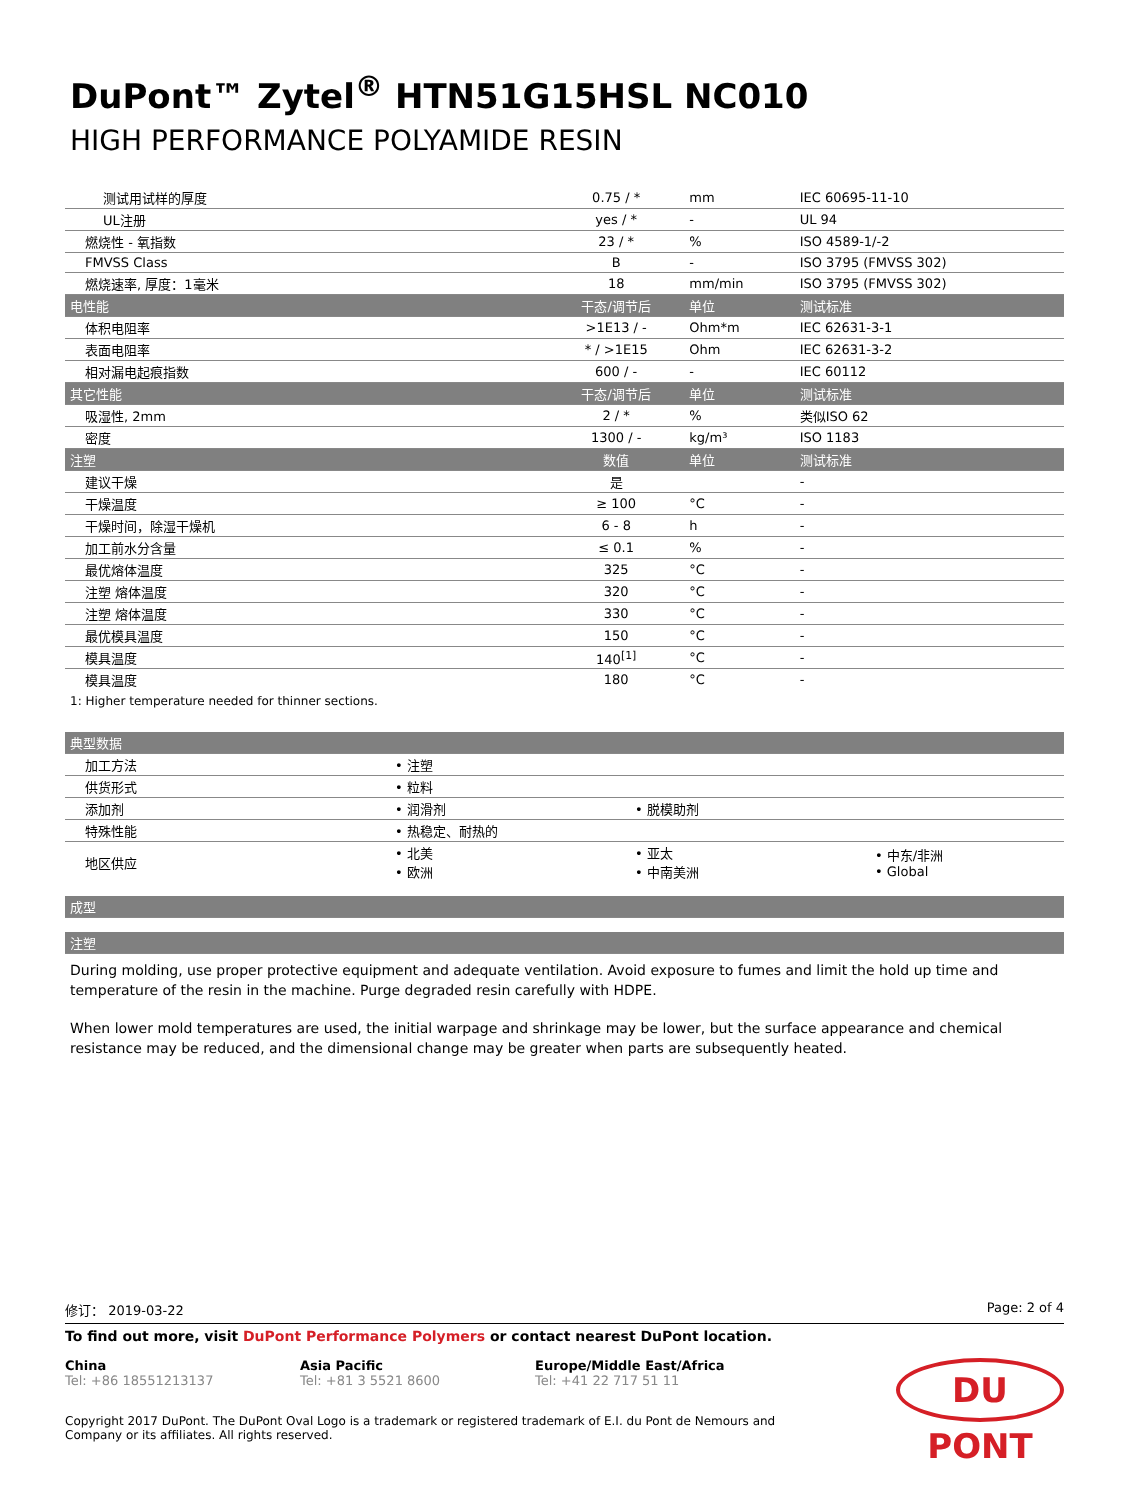DuPont™ Zytel<sup>®</sup> HTN51G15HSL NC010
HIGH PERFORMANCE POLYAMIDE RESIN
| 测试用试样的厚度 | 0.75 / * | mm | IEC 60695-11-10 |
| UL注册 | yes / * | - | UL 94 |
| 燃烧性 - 氧指数 | 23 / * | % | ISO 4589-1/-2 |
| FMVSS Class | B | - | ISO 3795 (FMVSS 302) |
| 燃烧速率, 厚度：1毫米 | 18 | mm/min | ISO 3795 (FMVSS 302) |
| 电性能 | 干态/调节后 | 单位 | 测试标准 |
| 体积电阻率 | >1E13 / - | Ohm*m | IEC 62631-3-1 |
| 表面电阻率 | * / >1E15 | Ohm | IEC 62631-3-2 |
| 相对漏电起痕指数 | 600 / - | - | IEC 60112 |
| 其它性能 | 干态/调节后 | 单位 | 测试标准 |
| 吸湿性, 2mm | 2 / * | % | 类似ISO 62 |
| 密度 | 1300 / - | kg/m³ | ISO 1183 |
| 注塑 | 数值 | 单位 | 测试标准 |
| 建议干燥 | 是 | | - |
| 干燥温度 | ≥ 100 | °C | - |
| 干燥时间，除湿干燥机 | 6 - 8 | h | - |
| 加工前水分含量 | ≤ 0.1 | % | - |
| 最优熔体温度 | 325 | °C | - |
| 注塑 熔体温度 | 320 | °C | - |
| 注塑 熔体温度 | 330 | °C | - |
| 最优模具温度 | 150 | °C | - |
| 模具温度 | 140<sup>[1]</sup> | °C | - |
| 模具温度 | 180 | °C | - |
1: Higher temperature needed for thinner sections.
| 典型数据 | | | |
| --- | --- | --- | --- |
| 加工方法 | • 注塑 | | |
| 供货形式 | • 粒料 | | |
| 添加剂 | • 润滑剂 | • 脱模助剂 | |
| 特殊性能 | • 热稳定、耐热的 | | |
| 地区供应 | • 北美 • 欧洲 | • 亚太 • 中南美洲 | • 中东/非洲 • Global |
| 成型 |
| --- |
| 注塑 |
| --- |
During molding, use proper protective equipment and adequate ventilation. Avoid exposure to fumes and limit the hold up time and temperature of the resin in the machine. Purge degraded resin carefully with HDPE.
When lower mold temperatures are used, the initial warpage and shrinkage may be lower, but the surface appearance and chemical resistance may be reduced, and the dimensional change may be greater when parts are subsequently heated.
修订： 2019-03-22 Page: 2 of 4
To find out more, visit DuPont Performance Polymers or contact nearest DuPont location.
China
Tel: +86 18551213137
Asia Pacific
Tel: +81 3 5521 8600
Europe/Middle East/Africa
Tel: +41 22 717 51 11
DU PONT
Copyright 2017 DuPont. The DuPont Oval Logo is a trademark or registered trademark of E.I. du Pont de Nemours and Company or its affiliates. All rights reserved.